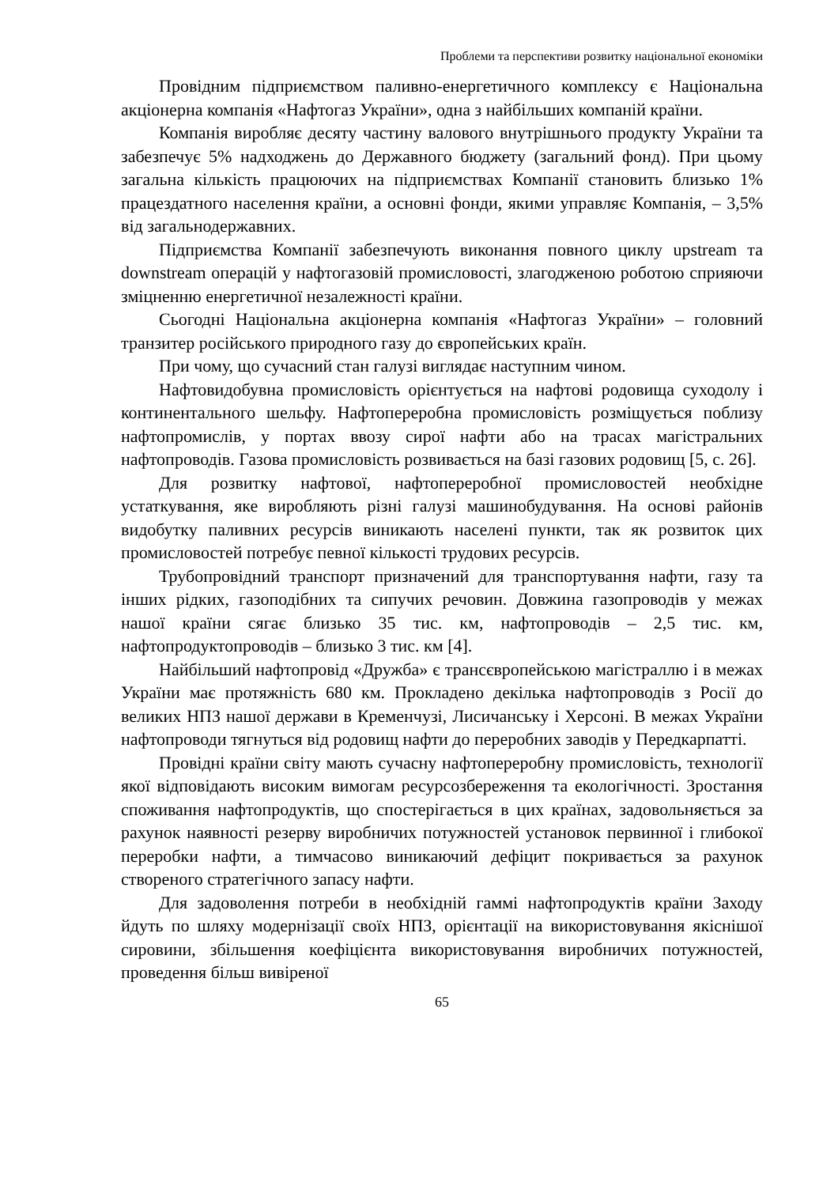Проблеми та перспективи розвитку національної економіки
Провідним підприємством паливно-енергетичного комплексу є Національна акціонерна компанія «Нафтогаз України», одна з найбільших компаній країни.
Компанія виробляє десяту частину валового внутрішнього продукту України та забезпечує 5% надходжень до Державного бюджету (загальний фонд). При цьому загальна кількість працюючих на підприємствах Компанії становить близько 1% працездатного населення країни, а основні фонди, якими управляє Компанія, – 3,5% від загальнодержавних.
Підприємства Компанії забезпечують виконання повного циклу upstream та downstream операцій у нафтогазовій промисловості, злагодженою роботою сприяючи зміцненню енергетичної незалежності країни.
Сьогодні Національна акціонерна компанія «Нафтогаз України» – головний транзитер російського природного газу до європейських країн.
При чому, що сучасний стан галузі виглядає наступним чином.
Нафтовидобувна промисловість орієнтується на нафтові родовища суходолу і континентального шельфу. Нафтопереробна промисловість розміщується поблизу нафтопромислів, у портах ввозу сирої нафти або на трасах магістральних нафтопроводів. Газова промисловість розвивається на базі газових родовищ [5, с. 26].
Для розвитку нафтової, нафтопереробної промисловостей необхідне устаткування, яке виробляють різні галузі машинобудування. На основі районів видобутку паливних ресурсів виникають населені пункти, так як розвиток цих промисловостей потребує певної кількості трудових ресурсів.
Трубопровідний транспорт призначений для транспортування нафти, газу та інших рідких, газоподібних та сипучих речовин. Довжина газопроводів у межах нашої країни сягає близько 35 тис. км, нафтопроводів – 2,5 тис. км, нафтопродуктопроводів – близько 3 тис. км [4].
Найбільший нафтопровід «Дружба» є трансєвропейською магістраллю і в межах України має протяжність 680 км. Прокладено декілька нафтопроводів з Росії до великих НПЗ нашої держави в Кременчузі, Лисичанську і Херсоні. В межах України нафтопроводи тягнуться від родовищ нафти до переробних заводів у Передкарпатті.
Провідні країни світу мають сучасну нафтопереробну промисловість, технології якої відповідають високим вимогам ресурсозбереження та екологічності. Зростання споживання нафтопродуктів, що спостерігається в цих країнах, задовольняється за рахунок наявності резерву виробничих потужностей установок первинної і глибокої переробки нафти, а тимчасово виникаючий дефіцит покривається за рахунок створеного стратегічного запасу нафти.
Для задоволення потреби в необхідній гаммі нафтопродуктів країни Заходу йдуть по шляху модернізації своїх НПЗ, орієнтації на використовування якіснішої сировини, збільшення коефіцієнта використовування виробничих потужностей, проведення більш вивіреної
65